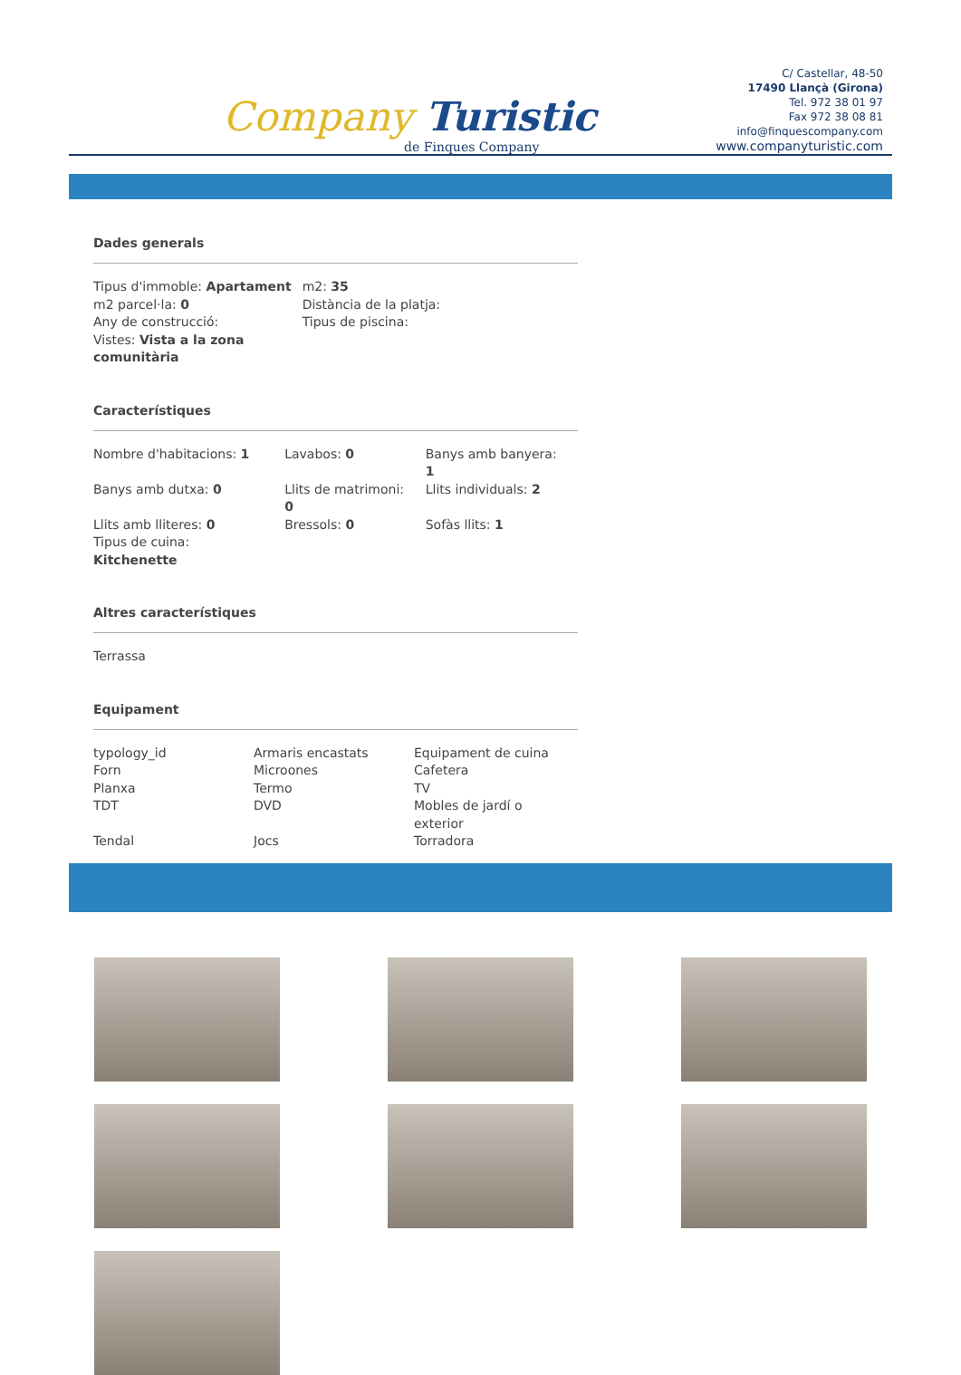Company Turistic
de Finques Company
C/ Castellar, 48-50
17490 Llançà (Girona)
Tel. 972 38 01 97
Fax 972 38 08 81
info@finquescompany.com
www.companyturistic.com
Dades generals
| Tipus d'immoble: Apartament | m2: 35 |
| m2 parcel·la: 0 | Distància de la platja: |
| Any de construcció: | Tipus de piscina: |
| Vistes: Vista a la zona comunitària | |
Característiques
| Nombre d'habitacions: 1 | Lavabos: 0 | Banys amb banyera: 1 |
| Banys amb dutxa: 0 | Llits de matrimoni: 0 | Llits individuals: 2 |
| Llits amb lliteres: 0 | Bressols: 0 | Sofàs llits: 1 |
| Tipus de cuina: Kitchenette | | |
Altres característiques
| Terrassa |
Equipament
| typology_id | Armaris encastats | Equipament de cuina |
| Forn | Microones | Cafetera |
| Planxa | Termo | TV |
| TDT | DVD | Mobles de jardí o exterior |
| Tendal | Jocs | Torradora |